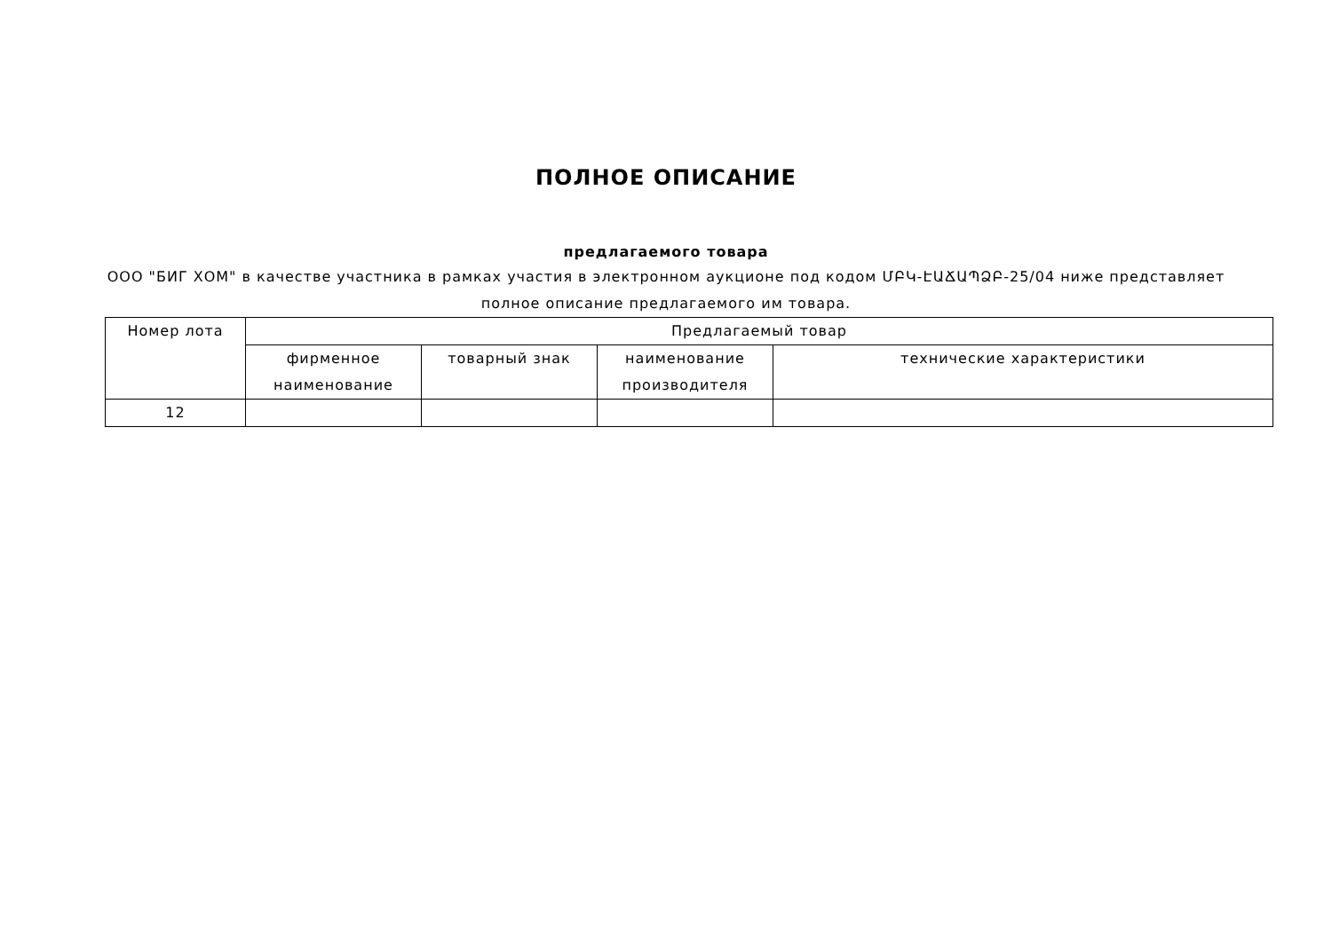ПОЛНОЕ ОПИСАНИЕ
предлагаемого товара
ООО "БИГ ХОМ" в качестве участника в рамках участия в электронном аукционе под кодом ՄԲԿ-ԷԱՃԱՊՁԲ-25/04 ниже представляет полное описание предлагаемого им товара.
| Номер лота | Предлагаемый товар | | | |
| | фирменное наименование | товарный знак | наименование производителя | технические характеристики |
| 12 | | | | |